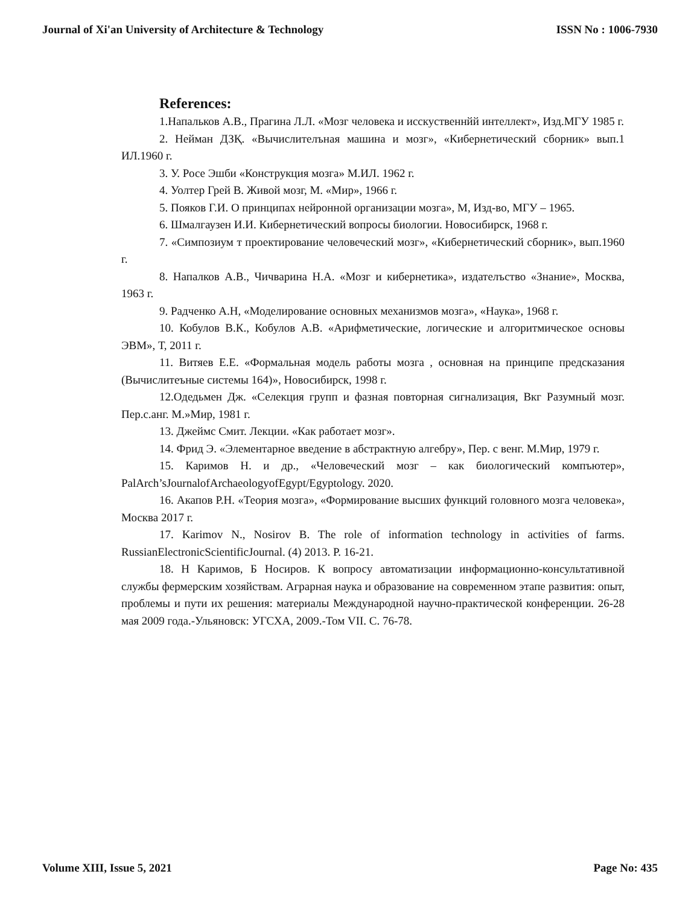Journal of Xi'an University of Architecture & Technology ISSN No : 1006-7930
References:
1.Напальков А.В., Прагина Л.Л. «Мозг человека и исскуственнйй интеллект», Изд.МГУ 1985 г.
2. Нейман ДЗҚ. «Вычислителъная машина и мозг», «Кибернетический сборник» вып.1 ИЛ.1960 г.
3. У. Росе Эшби «Конструкция мозга» М.ИЛ. 1962 г.
4. Уолтер Грей В. Живой мозг, М. «Мир», 1966 г.
5. Пояков Г.И. О принципах нейронной организации мозга», М, Изд-во, МГУ – 1965.
6. Шмалгаузен И.И. Кибернетический вопросы биологии. Новосибирск, 1968 г.
7. «Симпозиум т проектирование человеческий мозг», «Кибернетический сборник», вып.1960 г.
8. Напалков А.В., Чичварина Н.А. «Мозг и кибернетика», издателъство «Знание», Москва, 1963 г.
9. Радченко А.Н, «Моделирование основных механизмов мозга», «Наука», 1968 г.
10. Кобулов В.К., Кобулов А.В. «Арифметические, логические и алгоритмическое основы ЭВМ», Т, 2011 г.
11. Витяев Е.Е. «Формальная модель работы мозга , основная на принципе предсказания (Вычислитеъные системы 164)», Новосибирск, 1998 г.
12.Одедьмен Дж. «Селекция групп и фазная повторная сигнализация, Вкг Разумный мозг. Пер.с.анг. М.»Мир, 1981 г.
13. Джеймс Смит. Лекции. «Как работает мозг».
14. Фрид Э. «Элементарное введение в абстрактную алгебру», Пер. с венг. М.Мир, 1979 г.
15. Каримов Н. и др., «Человеческий мозг – как биологический компъютер», PalArch’sJournalofArchaeologyofEgypt/Egyptology. 2020.
16. Акапов Р.Н. «Теория мозга», «Формирование высших функций головного мозга человека», Москва 2017 г.
17. Karimov N., Nosirov B. The role of information technology in activities of farms. RussianElectronicScientificJournal. (4) 2013. P. 16-21.
18. Н Каримов, Б Носиров. К вопросу автоматизации информационно-консультативной службы фермерским хозяйствам. Аграрная наука и образование на современном этапе развития: опыт, проблемы и пути их решения: материалы Международной научно-практической конференции. 26-28 мая 2009 года.-Ульяновск: УГСХА, 2009.-Том VII. С. 76-78.
Volume XIII, Issue 5, 2021 Page No: 435